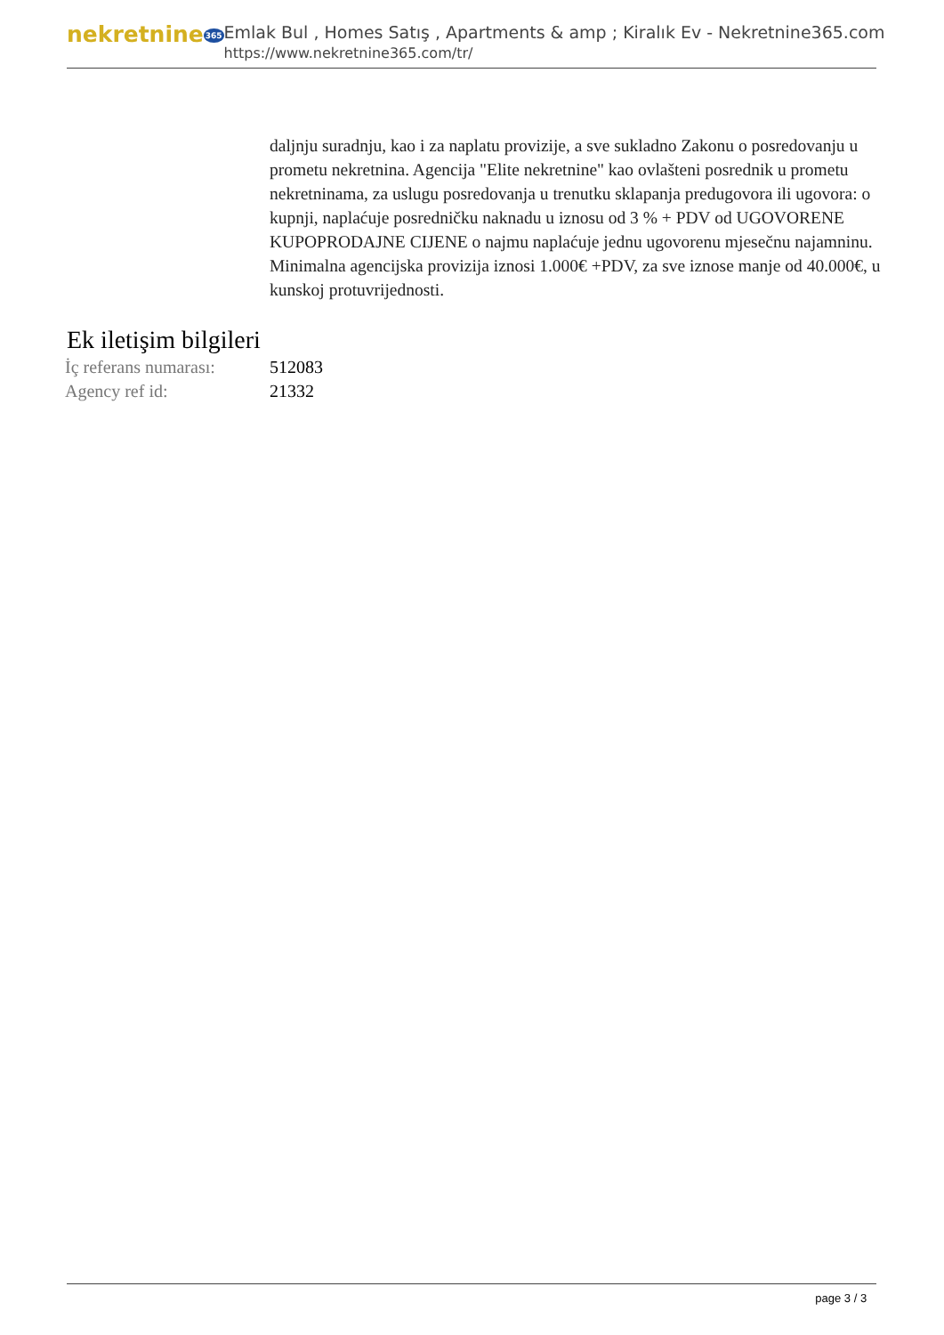nekretnine365
Emlak Bul , Homes Satış , Apartments & amp ; Kiralık Ev - Nekretnine365.com
https://www.nekretnine365.com/tr/
daljnju suradnju, kao i za naplatu provizije, a sve sukladno Zakonu o posredovanju u prometu nekretnina. Agencija "Elite nekretnine" kao ovlašteni posrednik u prometu nekretninama, za uslugu posredovanja u trenutku sklapanja predugovora ili ugovora: o kupnji, naplaćuje posredničku naknadu u iznosu od 3 % + PDV od UGOVORENE KUPOPRODAJNE CIJENE o najmu naplaćuje jednu ugovorenu mjesečnu najamninu. Minimalna agencijska provizija iznosi 1.000€ +PDV, za sve iznose manje od 40.000€, u kunskoj protuvrijednosti.
Ek iletişim bilgileri
| İç referans numarası: | 512083 |
| Agency ref id: | 21332 |
page 3 / 3